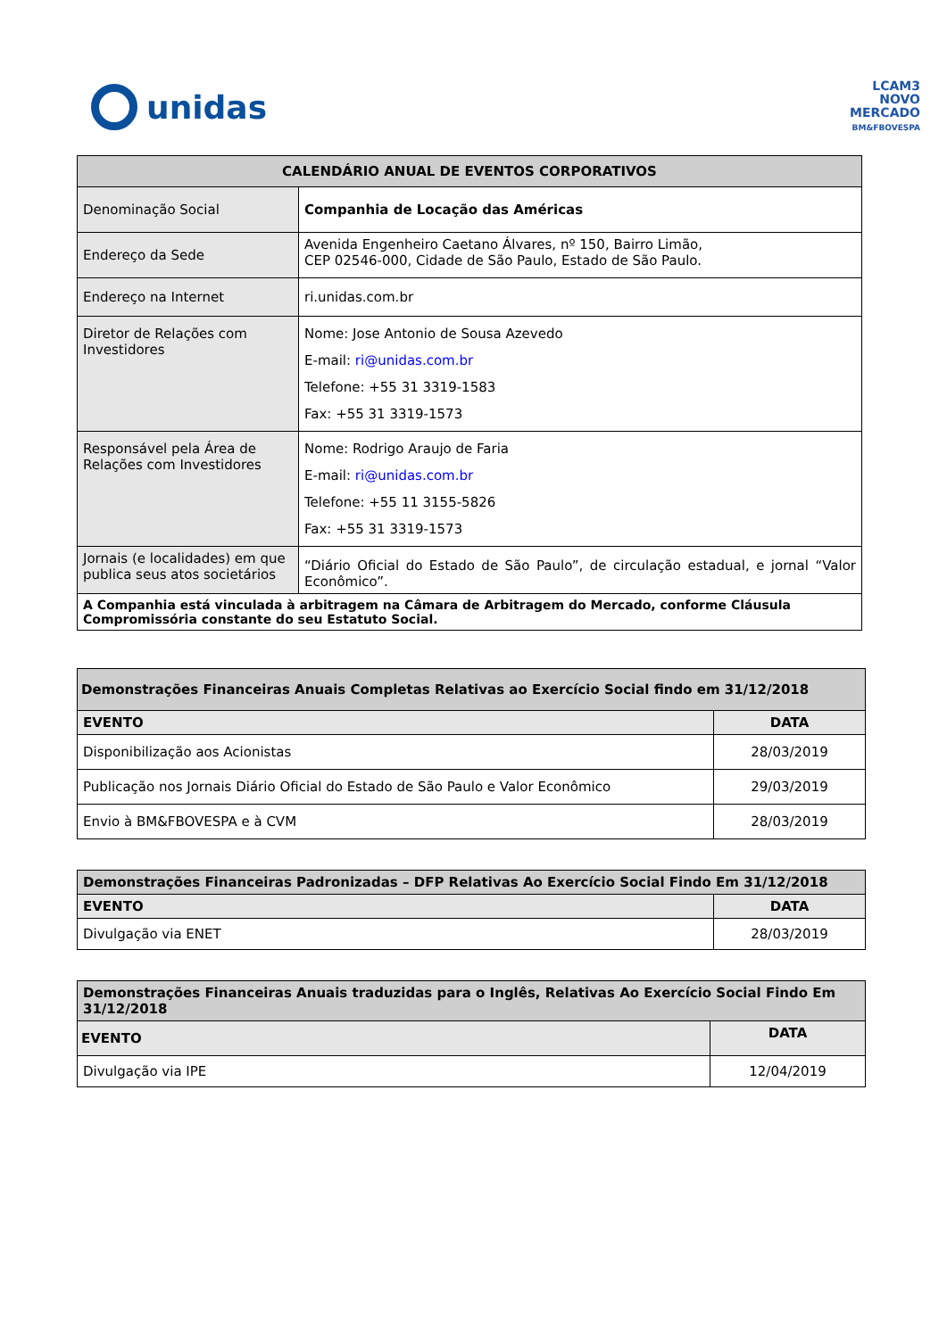unidas
LCAM3
NOVO
MERCADO
BM&FBOVESPA
| CALENDÁRIO ANUAL DE EVENTOS CORPORATIVOS | |
| --- | --- |
| Denominação Social | Companhia de Locação das Américas |
| Endereço da Sede | Avenida Engenheiro Caetano Álvares, nº 150, Bairro Limão, CEP 02546-000, Cidade de São Paulo, Estado de São Paulo. |
| Endereço na Internet | ri.unidas.com.br |
| Diretor de Relações com Investidores | Nome: Jose Antonio de Sousa Azevedo E-mail: ri@unidas.com.br Telefone: +55 31 3319-1583 Fax: +55 31 3319-1573 |
| Responsável pela Área de Relações com Investidores | Nome: Rodrigo Araujo de Faria E-mail: ri@unidas.com.br Telefone: +55 11 3155-5826 Fax: +55 31 3319-1573 |
| Jornais (e localidades) em que publica seus atos societários | “Diário Oficial do Estado de São Paulo”, de circulação estadual, e jornal “Valor Econômico”. |
| A Companhia está vinculada à arbitragem na Câmara de Arbitragem do Mercado, conforme Cláusula Compromissória constante do seu Estatuto Social. | |
| Demonstrações Financeiras Anuais Completas Relativas ao Exercício Social findo em 31/12/2018 | |
| --- | --- |
| EVENTO | DATA |
| Disponibilização aos Acionistas | 28/03/2019 |
| Publicação nos Jornais Diário Oficial do Estado de São Paulo e Valor Econômico | 29/03/2019 |
| Envio à BM&FBOVESPA e à CVM | 28/03/2019 |
| Demonstrações Financeiras Padronizadas – DFP Relativas Ao Exercício Social Findo Em 31/12/2018 | |
| --- | --- |
| EVENTO | DATA |
| Divulgação via ENET | 28/03/2019 |
| Demonstrações Financeiras Anuais traduzidas para o Inglês, Relativas Ao Exercício Social Findo Em 31/12/2018 | |
| --- | --- |
| EVENTO | DATA |
| Divulgação via IPE | 12/04/2019 |